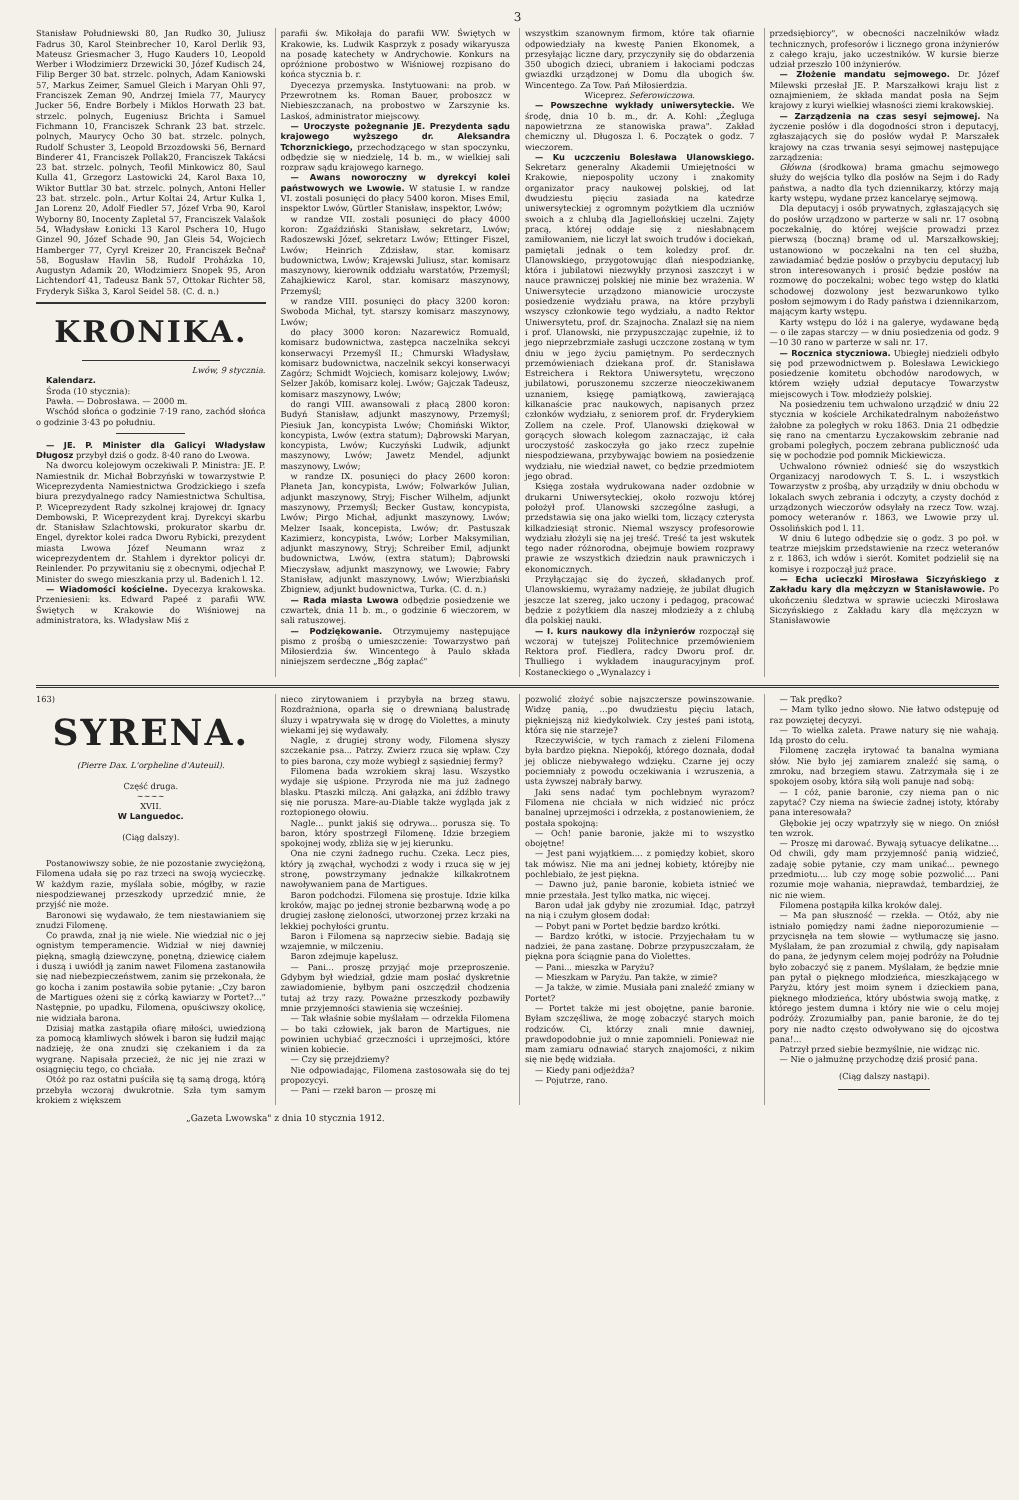3
Stanisław Południewski 80, Jan Rudko 30, Juliusz Fadrus 30, Karol Steinbrecher 10, Karol Derlik 93, Mateusz Griesmacher 3, Hugo Kauders 10, Leopold Werber i Włodzimierz Drzewicki 30, Józef Kudisch 24, Filip Berger 30 bat. strzelc. polnych, Adam Kaniowski 57, Markus Zeimer, Samuel Gleich i Maryan Ohli 97, Franciszek Zeman 90, Andrzej Imiela 77, Maurycy Jucker 56, Endre Borbely i Miklos Horwath 23 bat. strzelc. polnych, Eugeniusz Brichta i Samuel Fichmann 10, Franciszek Schrank 23 bat. strzelc. polnych, Maurycy Ocho 30 bat. strzelc. polnych, Rudolf Schuster 3, Leopold Brzozdowski 56, Bernard Binderer 41, Franciszek Pollak20, Franciszek Takácsi 23 bat. strzelc. polnych, Teofil Minkowicz 80, Saul Kulla 41, Grzegorz Lastowicki 24, Karol Baxa 10, Wiktor Buttlar 30 bat. strzelc. polnych, Antoni Heller 23 bat. strzelc. poln., Artur Koltai 24, Artur Kulka 1, Jan Lorenz 20, Adolf Fiedler 57, Józef Vrba 90, Karol Wyborny 80, Inocenty Zapletal 57, Franciszek Valašok 54, Władysław Łonicki 13 Karol Pschera 10, Hugo Ginzel 90, Józef Schade 90, Jan Gleis 54, Wojciech Hamberger 77, Cyryl Kreizer 20, Franciszek Bečnař 58, Bogusław Havlin 58, Rudolf Proházka 10, Augustyn Adamik 20, Włodzimierz Snopek 95, Aron Lichtendorf 41, Tadeusz Bank 57, Ottokar Richter 58, Fryderyk Siška 3, Karol Seidel 58. (C. d. n.)
KRONIKA.
Lwów, 9 stycznia.
Kalendarz.
Środa (10 stycznia):
Pawła. — Dobrosława. — 2000 m.
Wschód słońca o godzinie 7·19 rano, zachód słońca o godzinie 3·43 po południu.
— JE. P. Minister dla Galicyi Władysław Długosz przybył dziś o godz. 8·40 rano do Lwowa.
Na dworcu kolejowym oczekiwali P. Ministra: JE. P. Namiestnik dr. Michał Bobrzyński w towarzystwie P. Wiceprezydenta Namiestnictwa Grodzickiego i szefa biura prezydyalnego radcy Namiestnictwa Schultisa, P. Wiceprezydent Rady szkolnej krajowej dr. Ignacy Dembowski, P. Wiceprezydent kraj. Dyrekcyi skarbu dr. Stanisław Szlachtowski, prokurator skarbu dr. Engel, dyrektor kolei radca Dworu Rybicki, prezydent miasta Lwowa Józef Neumann wraz z wiceprezydentem dr. Stahlem i dyrektor policyi dr. Reinlender. Po przywitaniu się z obecnymi, odjechał P. Minister do swego mieszkania przy ul. Badenich l. 12.
— Wiadomości kościelne. Dyecezya krakowska. Przeniesieni: ks. Edward Papeé z parafii WW. Świętych w Krakowie do Wiśniowej na administratora, ks. Władysław Miś z
parafii św. Mikołaja do parafii WW. Świętych w Krakowie, ks. Ludwik Kasprzyk z posady wikaryusza na posadę katechety w Andrychowie. Konkurs na opróżnione probostwo w Wiśniowej rozpisano do końca stycznia b. r.
Dyecezya przemyska. Instytuowani: na prob. w Przewrotnem ks. Roman Bauer, proboszcz w Niebieszczanach, na probostwo w Zarszynie ks. Laskoś, administrator miejscowy.
— Uroczyste pożegnanie JE. Prezydenta sądu krajowego wyższego dr. Aleksandra Tchorznickiego, przechodzącego w stan spoczynku, odbędzie się w niedzielę, 14 b. m., w wielkiej sali rozpraw sądu krajowego karnego.
— Awans noworoczny w dyrekcyi kolei państwowych we Lwowie. W statusie I. w randze VI. zostali posunięci do płacy 5400 koron. Mises Emil, inspektor Lwów, Gürtler Stanisław, inspektor, Lwów;
w randze VII. zostali posunięci do płacy 4000 koron: Zgaździński Stanisław, sekretarz, Lwów; Radoszewski Józef, sekretarz Lwów; Ettinger Fiszel, Lwów; Heinrich Zdzisław, star. komisarz budownictwa, Lwów; Krajewski Juliusz, star. komisarz maszynowy, kierownik oddziału warstatów, Przemyśl; Zahajkiewicz Karol, star. komisarz maszynowy, Przemyśl;
w randze VIII. posunięci do płacy 3200 koron: Swoboda Michał, tyt. starszy komisarz maszynowy, Lwów;
do płacy 3000 koron: Nazarewicz Romuald, komisarz budownictwa, zastępca naczelnika sekcyi konserwacyi Przemyśl II.; Chmurski Władysław, komisarz budownictwa, naczelnik sekcyi konserwacyi Zagórz; Schmidt Wojciech, komisarz kolejowy, Lwów; Selzer Jakób, komisarz kolej. Lwów; Gajczak Tadeusz, komisarz maszynowy, Lwów;
do rangi VIII. awansowali z płacą 2800 koron: Budyń Stanisław, adjunkt maszynowy, Przemyśl; Piesiuk Jan, koncypista Lwów; Chomiński Wiktor, koncypista, Lwów (extra statum); Dąbrowski Maryan, koncypista, Lwów; Kuczyński Ludwik, adjunkt maszynowy, Lwów; Jawetz Mendel, adjunkt maszynowy, Lwów;
w randze IX. posunięci do płacy 2600 koron: Płaneta Jan, koncypista, Lwów; Folwarków Julian, adjunkt maszynowy, Stryj; Fischer Wilhelm, adjunkt maszynowy, Przemyśl; Becker Gustaw, koncypista, Lwów; Pirgo Michał, adjunkt maszynowy, Lwów; Melzer Isaak, koncepista, Lwów; dr. Pastuszak Kazimierz, koncypista, Lwów; Lorber Maksymilian, adjunkt maszynowy, Stryj; Schreiber Emil, adjunkt budownictwa, Lwów, (extra statum); Dąbrowski Mieczysław, adjunkt maszynowy, we Lwowie; Fabry Stanisław, adjunkt maszynowy, Lwów; Wierzbiański Zbigniew, adjunkt budownictwa, Turka. (C. d. n.)
— Rada miasta Lwowa odbędzie posiedzenie we czwartek, dnia 11 b. m., o godzinie 6 wieczorem, w sali ratuszowej.
— Podziękowanie. Otrzymujemy następujące pismo z prośbą o umieszczenie: Towarzystwo pań Miłosierdzia św. Wincentego à Paulo składa niniejszem serdeczne „Bóg zapłać"
wszystkim szanownym firmom, które tak ofiarnie odpowiedziały na kwestę Panien Ekonomek, a przesyłając liczne dary, przyczyniły się do obdarzenia 350 ubogich dzieci, ubraniem i łakociami podczas gwiazdki urządzonej w Domu dla ubogich św. Wincentego. Za Tow. Pań Miłosierdzia.
Wiceprez. Seferowiczowa.
— Powszechne wykłady uniwersyteckie. We środę, dnia 10 b. m., dr. A. Kohl: „Żegluga napowietrzna ze stanowiska prawa". Zakład chemiczny ul. Długosza l. 6. Początek o godz. 7 wieczorem.
— Ku uczczeniu Bolesława Ulanowskiego. Sekretarz generalny Akademii Umiejętności w Krakowie, niepospolity uczony i znakomity organizator pracy naukowej polskiej, od lat dwudziestu pięciu zasiada na katedrze uniwersyteckiej z ogromnym pożytkiem dla uczniów swoich a z chlubą dla Jagiellońskiej uczelni. Zajęty pracą, której oddaje się z niesłabnącem zamiłowaniem, nie liczył lat swoich trudów i dociekań, pamiętali jednak o tem koledzy prof. dr. Ulanowskiego, przygotowując dlań niespodziankę, która i jubilatowi niezwykły przynosi zaszczyt i w nauce prawniczej polskiej nie minie bez wrażenia. W Uniwersytecie urządzono mianowicie uroczyste posiedzenie wydziału prawa, na które przybyli wszyscy członkowie tego wydziału, a nadto Rektor Uniwersytetu, prof. dr. Szajnocha. Znalazł się na niem i prof. Ulanowski, nie przypuszczając zupełnie, iż to jego nieprzebrzmiałe zasługi uczczone zostaną w tym dniu w jego życiu pamiętnym. Po serdecznych przemówieniach dziekana prof. dr. Stanisława Estreichera i Rektora Uniwersytetu, wręczono jubilatowi, poruszonemu szczerze nieoczekiwanem uznaniem, księgę pamiątkową, zawierającą kilkanaście prac naukowych, napisanych przez członków wydziału, z seniorem prof. dr. Fryderykiem Zollem na czele. Prof. Ulanowski dziękował w gorących słowach kolegom zaznaczając, iż cała uroczystość zaskoczyła go jako rzecz zupełnie niespodziewana, przybywając bowiem na posiedzenie wydziału, nie wiedział nawet, co będzie przedmiotem jego obrad.
Księga została wydrukowana nader ozdobnie w drukarni Uniwersyteckiej, około rozwoju której położył prof. Ulanowski szczególne zasługi, a przedstawia się ona jako wielki tom, liczący czterysta kilkadziesiąt stronic. Niemal wszyscy profesorowie wydziału złożyli się na jej treść. Treść ta jest wskutek tego nader różnorodna, obejmuje bowiem rozprawy prawie ze wszystkich dziedzin nauk prawniczych i ekonomicznych.
Przyłączając się do życzeń, składanych prof. Ulanowskiemu, wyrażamy nadzieję, że jubilat długich jeszcze lat szereg, jako uczony i pedagog, pracować będzie z pożytkiem dla naszej młodzieży a z chlubą dla polskiej nauki.
— I. kurs naukowy dla inżynierów rozpoczął się wczoraj w tutejszej Politechnice przemówieniem Rektora prof. Fiedlera, radcy Dworu prof. dr. Thulliego i wykładem inauguracyjnym prof. Kostaneckiego o „Wynalazcy i
przedsiębiorcy", w obecności naczelników władz technicznych, profesorów i licznego grona inżynierów z całego kraju, jako uczestników. W kursie bierze udział przeszło 100 inżynierów.
— Złożenie mandatu sejmowego. Dr. Józef Milewski przesłał JE. P. Marszałkowi kraju list z oznajmieniem, że składa mandat posła na Sejm krajowy z kuryi wielkiej własności ziemi krakowskiej.
— Zarządzenia na czas sesyi sejmowej. Na życzenie posłów i dla dogodności stron i deputacyj, zgłaszających się do posłów wydał P. Marszałek krajowy na czas trwania sesyi sejmowej następujące zarządzenia:
Główna (środkowa) brama gmachu sejmowego służy do wejścia tylko dla posłów na Sejm i do Rady państwa, a nadto dla tych dziennikarzy, którzy mają karty wstępu, wydane przez kancelaryę sejmową.
Dla deputacyj i osób prywatnych, zgłaszających się do posłów urządzono w parterze w sali nr. 17 osobną poczekalnię, do której wejście prowadzi przez pierwszą (boczną) bramę od ul. Marszałkowskiej; ustanowiono w poczekalni na ten cel służba, zawiadamiać będzie posłów o przybyciu deputacyj lub stron interesowanych i prosić będzie posłów na rozmowę do poczekalni; wobec tego wstęp do klatki schodowej dozwolony jest bezwarunkowo tylko posłom sejmowym i do Rady państwa i dziennikarzom, mającym karty wstępu.
Karty wstępu do lóż i na galerye, wydawane będą — o ile zapas starczy — w dniu posiedzenia od godz. 9—10 30 rano w parterze w sali nr. 17.
— Rocznica styczniowa. Ubiegłej niedzieli odbyło się pod przewodnictwem p. Bolesława Lewickiego posiedzenie komitetu obchodów narodowych, w którem wzięły udział deputacye Towarzystw miejscowych i Tow. młodzieży polskiej.
Na posiedzeniu tem uchwalono urządzić w dniu 22 stycznia w kościele Archikatedralnym nabożeństwo żałobne za poległych w roku 1863. Dnia 21 odbędzie się rano na cmentarzu Łyczakowskim zebranie nad grobami poległych, poczem zebrana publiczność uda się w pochodzie pod pomnik Mickiewicza.
Uchwalono również odnieść się do wszystkich Organizacyj narodowych T. S. L. i wszystkich Towarzystw z prośbą, aby urządziły w dniu obchodu w lokalach swych zebrania i odczyty, a czysty dochód z urządzonych wieczorów odsyłały na rzecz Tow. wzaj. pomocy weteranów r. 1863, we Lwowie przy ul. Ossolińskich pod l. 11.
W dniu 6 lutego odbędzie się o godz. 3 po poł. w teatrze miejskim przedstawienie na rzecz weteranów z r. 1863, ich wdów i sierót. Komitet podzielił się na komisye i rozpoczął już prace.
— Echa ucieczki Mirosława Siczyńskiego z Zakładu kary dla mężczyzn w Stanisławowie. Po ukończeniu śledztwa w sprawie ucieczki Mirosława Siczyńskiego z Zakładu kary dla mężczyzn w Stanisławowie
163)
SYRENA.
(Pierre Dax. L'orpheline d'Auteuil).
Część druga.
~~~~
XVII.
W Languedoc.
(Ciąg dalszy).
Postanowiwszy sobie, że nie pozostanie zwyciężoną, Filomena udała się po raz trzeci na swoją wycieczkę. W każdym razie, myślała sobie, mógłby, w razie niespodziewanej przeszkody uprzedzić mnie, że przyjść nie może.
Baronowi się wydawało, że tem niestawianiem się znudzi Filomenę.
Co prawda, znał ją nie wiele. Nie wiedział nic o jej ognistym temperamencie. Widział w niej dawniej piękną, smagłą dziewczynę, ponętną, dziewicę ciałem i duszą i uwiódł ją zanim nawet Filomena zastanowiła się nad niebezpieczeństwem, zanim się przekonała, że go kocha i zanim postawiła sobie pytanie: „Czy baron de Martigues ożeni się z córką kawiarzy w Portet?..." Następnie, po upadku, Filomena, opuściwszy okolicę, nie widziała barona.
Dzisiaj matka zastąpiła ofiarę miłości, uwiedzioną za pomocą kłamliwych słówek i baron się łudził mając nadzieję, że ona znudzi się czekaniem i da za wygranę. Napisała przecież, że nic jej nie zrazi w osiągnięciu tego, co chciała.
Otóż po raz ostatni puściła się tą samą drogą, którą przebyła wczoraj dwukrotnie. Szła tym samym krokiem z większem
nieco zirytowaniem i przybyła na brzeg stawu. Rozdrażniona, oparła się o drewnianą balustradę śluzy i wpatrywała się w drogę do Violettes, a minuty wiekami jej się wydawały.
Nagle, z drugiej strony wody, Filomena słyszy szczekanie psa... Patrzy. Zwierz rzuca się wpław. Czy to pies barona, czy może wybiegł z sąsiedniej fermy?
Filomena bada wzrokiem skraj lasu. Wszystko wydaje się uśpione. Przyroda nie ma już żadnego blasku. Ptaszki milczą. Ani gałązka, ani źdźbło trawy się nie porusza. Mare-au-Diable także wygląda jak z roztopionego ołowiu.
Nagle... punkt jakiś się odrywa... porusza się. To baron, który spostrzegł Filomenę. Idzie brzegiem spokojnej wody, zbliża się w jej kierunku.
Ona nie czyni żadnego ruchu. Czeka. Lecz pies, który ją zwąchał, wychodzi z wody i rzuca się w jej stronę, powstrzymany jednakże kilkakrotnem nawoływaniem pana de Martigues.
Baron podchodzi. Filomena się prostuje. Idzie kilka kroków, mając po jednej stronie bezbarwną wodę a po drugiej zasłonę zieloności, utworzonej przez krzaki na lekkiej pochyłości gruntu.
Baron i Filomena są naprzeciw siebie. Badają się wzajemnie, w milczeniu.
Baron zdejmuje kapelusz.
— Pani... proszę przyjąć moje przeproszenie. Gdybym był wiedział, gdzie mam posłać dyskretnie zawiadomienie, byłbym pani oszczędził chodzenia tutaj aż trzy razy. Poważne przeszkody pozbawiły mnie przyjemności stawienia się wcześniej.
— Tak właśnie sobie myślałam — odrzekła Filomena — bo taki człowiek, jak baron de Martigues, nie powinien uchybiać grzeczności i uprzejmości, które winien kobiecie.
— Czy się przejdziemy?
Nie odpowiadając, Filomena zastosowała się do tej propozycyi.
— Pani — rzekł baron — proszę mi
pozwolić złożyć sobie najszczersze powinszowanie. Widzę panią, ...po dwudziestu pięciu latach, piękniejszą niż kiedykolwiek. Czy jesteś pani istotą, która się nie starzeje?
Rzeczywiście, w tych ramach z zieleni Filomena była bardzo piękna. Niepokój, którego doznała, dodał jej oblicze niebywałego wdzięku. Czarne jej oczy pociemniały z powodu oczekiwania i wzruszenia, a usta żywszej nabrały barwy.
Jaki sens nadać tym pochlebnym wyrazom? Filomena nie chciała w nich widzieć nic prócz banalnej uprzejmości i odrzekła, z postanowieniem, że postała spokojną:
— Och! panie baronie, jakże mi to wszystko obojętne!
— Jest pani wyjątkiem.... z pomiędzy kobiet, skoro tak mówisz. Nie ma ani jednej kobiety, którejby nie pochlebiało, że jest piękna.
— Dawno już, panie baronie, kobieta istnieć we mnie przestała. Jest tylko matka, nic więcej.
Baron udał jak gdyby nie zrozumiał. Idąc, patrzył na nią i czułym głosem dodał:
— Pobyt pani w Portet będzie bardzo krótki.
— Bardzo krótki, w istocie. Przyjechałam tu w nadziei, że pana zastanę. Dobrze przypuszczałam, że piękna pora ściągnie pana do Violettes.
— Pani... mieszka w Paryżu?
— Mieszkam w Paryżu. Pan także, w zimie?
— Ja także, w zimie. Musiała pani znaleźć zmiany w Portet?
— Portet także mi jest obojętne, panie baronie. Byłam szczęśliwa, że mogę zobaczyć starych moich rodziców. Ci, którzy znali mnie dawniej, prawdopodobnie już o mnie zapomnieli. Ponieważ nie mam zamiaru odnawiać starych znajomości, z nikim się nie będę widziała.
— Kiedy pani odjeżdża?
— Pojutrze, rano.
— Tak prędko?
— Mam tylko jedno słowo. Nie łatwo odstępuję od raz powziętej decyzyi.
— To wielka zaleta. Prawe natury się nie wahają. Idą prosto do celu.
Filomenę zaczęła irytować ta banalna wymiana słów. Nie było jej zamiarem znaleźć się samą, o zmroku, nad brzegiem stawu. Zatrzymała się i ze spokojem osoby, która siłą woli panuje nad sobą:
— I cóż, panie baronie, czy niema pan o nic zapytać? Czy niema na świecie żadnej istoty, któraby pana interesowała?
Głębokie jej oczy wpatrzyły się w niego. On zniósł ten wzrok.
— Proszę mi darować. Bywają sytuacye delikatne.... Od chwili, gdy mam przyjemność panią widzieć, zadaję sobie pytanie, czy mam unikać... pewnego przedmiotu.... lub czy mogę sobie pozwolić.... Pani rozumie moje wahania, nieprawdaż, tembardziej, że nic nie wiem.
Filomena postąpiła kilka kroków dalej.
— Ma pan słuszność — rzekła. — Otóż, aby nie istniało pomiędzy nami żadne nieporozumienie — przycisnęła na tem słowie — wytłumaczę się jasno. Myślałam, że pan zrozumiał z chwilą, gdy napisałam do pana, że jedynym celem mojej podróży na Południe było zobaczyć się z panem. Myślałam, że będzie mnie pan pytał o pięknego młodzieńca, mieszkającego w Paryżu, który jest moim synem i dzieckiem pana, pięknego młodzieńca, który ubóstwia swoją matkę, z którego jestem dumna i który nie wie o celu mojej podróży. Zrozumiałby pan, panie baronie, że do tej pory nie nadto często odwoływano się do ojcostwa pana!...
Patrzył przed siebie bezmyślnie, nie widząc nic.
— Nie o jałmużnę przychodzę dziś prosić pana.
(Ciąg dalszy nastąpi).
„Gazeta Lwowska" z dnia 10 stycznia 1912.